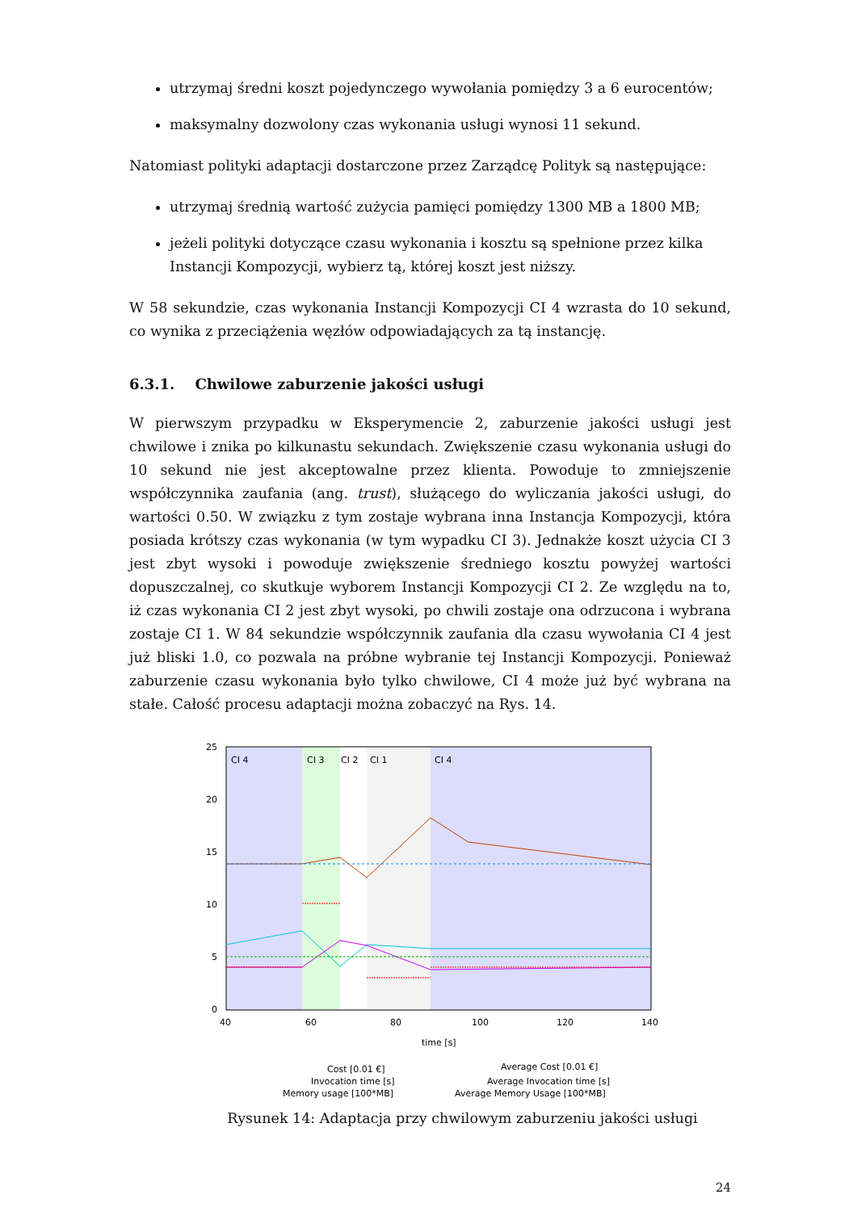utrzymaj średni koszt pojedynczego wywołania pomiędzy 3 a 6 eurocentów;
maksymalny dozwolony czas wykonania usługi wynosi 11 sekund.
Natomiast polityki adaptacji dostarczone przez Zarządcę Polityk są następujące:
utrzymaj średnią wartość zużycia pamięci pomiędzy 1300 MB a 1800 MB;
jeżeli polityki dotyczące czasu wykonania i kosztu są spełnione przez kilka Instancji Kompozycji, wybierz tą, której koszt jest niższy.
W 58 sekundzie, czas wykonania Instancji Kompozycji CI 4 wzrasta do 10 sekund, co wynika z przeciążenia węzłów odpowiadających za tą instancję.
6.3.1. Chwilowe zaburzenie jakości usługi
W pierwszym przypadku w Eksperymencie 2, zaburzenie jakości usługi jest chwilowe i znika po kilkunastu sekundach. Zwiększenie czasu wykonania usługi do 10 sekund nie jest akceptowalne przez klienta. Powoduje to zmniejszenie współczynnika zaufania (ang. trust), służącego do wyliczania jakości usługi, do wartości 0.50. W związku z tym zostaje wybrana inna Instancja Kompozycji, która posiada krótszy czas wykonania (w tym wypadku CI 3). Jednakże koszt użycia CI 3 jest zbyt wysoki i powoduje zwiększenie średniego kosztu powyżej wartości dopuszczalnej, co skutkuje wyborem Instancji Kompozycji CI 2. Ze względu na to, iż czas wykonania CI 2 jest zbyt wysoki, po chwili zostaje ona odrzucona i wybrana zostaje CI 1. W 84 sekundzie współczynnik zaufania dla czasu wywołania CI 4 jest już bliski 1.0, co pozwala na próbne wybranie tej Instancji Kompozycji. Ponieważ zaburzenie czasu wykonania było tylko chwilowe, CI 4 może już być wybrana na stałe. Całość procesu adaptacji można zobaczyć na Rys. 14.
CI 4
CI 3
CI 2
CI 1
CI 4
25
20
15
10
5
0
40
60
80
100
120
140
time [s]
Cost [0.01 €]
Invocation time [s]
Memory usage [100*MB]
Average Cost [0.01 €]
Average Invocation time [s]
Average Memory Usage [100*MB]
Rysunek 14: Adaptacja przy chwilowym zaburzeniu jakości usługi
24